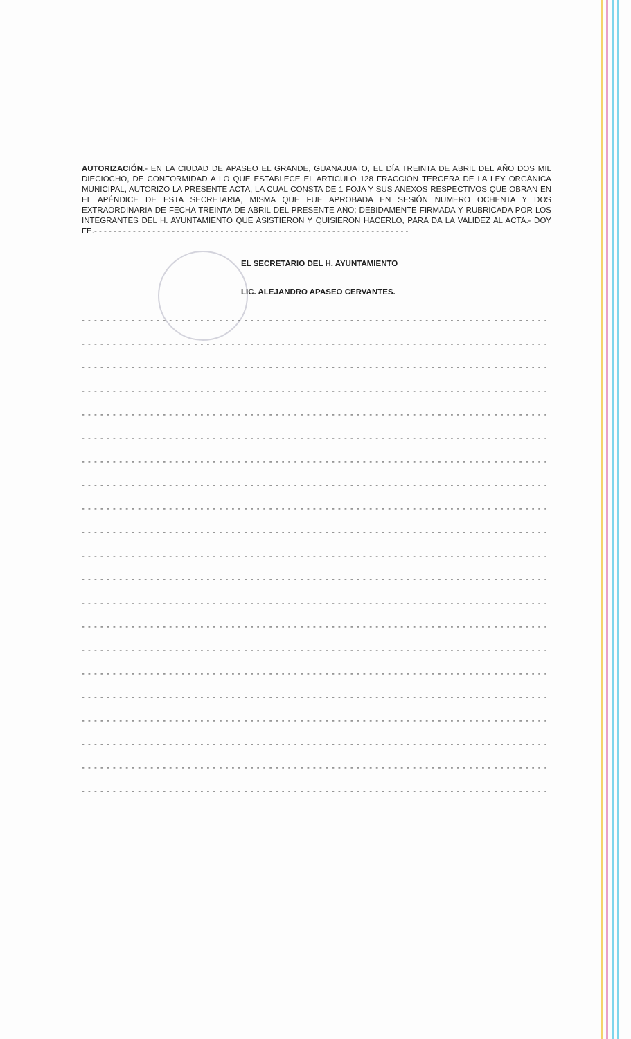AUTORIZACIÓN.- EN LA CIUDAD DE APASEO EL GRANDE, GUANAJUATO, EL DÍA TREINTA DE ABRIL DEL AÑO DOS MIL DIECIOCHO, DE CONFORMIDAD A LO QUE ESTABLECE EL ARTICULO 128 FRACCIÓN TERCERA DE LA LEY ORGÁNICA MUNICIPAL, AUTORIZO LA PRESENTE ACTA, LA CUAL CONSTA DE 1 FOJA Y SUS ANEXOS RESPECTIVOS QUE OBRAN EN EL APÉNDICE DE ESTA SECRETARIA, MISMA QUE FUE APROBADA EN SESIÓN NUMERO OCHENTA Y DOS EXTRAORDINARIA DE FECHA TREINTA DE ABRIL DEL PRESENTE AÑO; DEBIDAMENTE FIRMADA Y RUBRICADA POR LOS INTEGRANTES DEL H. AYUNTAMIENTO QUE ASISTIERON Y QUISIERON HACERLO, PARA DA LA VALIDEZ AL ACTA.- DOY FE.- - - - - - - - - - - - - - - - - - - - - - - - - - - - - - - - - - - - - - - - - - - - - - - - - - - - - - - - - - - - - - - - -
EL SECRETARIO DEL H. AYUNTAMIENTO
LIC. ALEJANDRO APASEO CERVANTES.
- - - - - - - - - - - - - - - - - - - - - - - - - - - - - - - - - - - - - - - - - - - - - - - - - - - - - - - - - - - - - - - - - - - - - - - - - - - - - - - -
- - - - - - - - - - - - - - - - - - - - - - - - - - - - - - - - - - - - - - - - - - - - - - - - - - - - - - - - - - - - - - - - - - - - - - - - - - - - - - - -
- - - - - - - - - - - - - - - - - - - - - - - - - - - - - - - - - - - - - - - - - - - - - - - - - - - - - - - - - - - - - - - - - - - - - - - - - - - - - - - -
- - - - - - - - - - - - - - - - - - - - - - - - - - - - - - - - - - - - - - - - - - - - - - - - - - - - - - - - - - - - - - - - - - - - - - - - - - - - - - - -
- - - - - - - - - - - - - - - - - - - - - - - - - - - - - - - - - - - - - - - - - - - - - - - - - - - - - - - - - - - - - - - - - - - - - - - - - - - - - - - -
- - - - - - - - - - - - - - - - - - - - - - - - - - - - - - - - - - - - - - - - - - - - - - - - - - - - - - - - - - - - - - - - - - - - - - - - - - - - - - - -
- - - - - - - - - - - - - - - - - - - - - - - - - - - - - - - - - - - - - - - - - - - - - - - - - - - - - - - - - - - - - - - - - - - - - - - - - - - - - - - -
- - - - - - - - - - - - - - - - - - - - - - - - - - - - - - - - - - - - - - - - - - - - - - - - - - - - - - - - - - - - - - - - - - - - - - - - - - - - - - - -
- - - - - - - - - - - - - - - - - - - - - - - - - - - - - - - - - - - - - - - - - - - - - - - - - - - - - - - - - - - - - - - - - - - - - - - - - - - - - - - -
- - - - - - - - - - - - - - - - - - - - - - - - - - - - - - - - - - - - - - - - - - - - - - - - - - - - - - - - - - - - - - - - - - - - - - - - - - - - - - - -
- - - - - - - - - - - - - - - - - - - - - - - - - - - - - - - - - - - - - - - - - - - - - - - - - - - - - - - - - - - - - - - - - - - - - - - - - - - - - - - -
- - - - - - - - - - - - - - - - - - - - - - - - - - - - - - - - - - - - - - - - - - - - - - - - - - - - - - - - - - - - - - - - - - - - - - - - - - - - - - - -
- - - - - - - - - - - - - - - - - - - - - - - - - - - - - - - - - - - - - - - - - - - - - - - - - - - - - - - - - - - - - - - - - - - - - - - - - - - - - - - -
- - - - - - - - - - - - - - - - - - - - - - - - - - - - - - - - - - - - - - - - - - - - - - - - - - - - - - - - - - - - - - - - - - - - - - - - - - - - - - - -
- - - - - - - - - - - - - - - - - - - - - - - - - - - - - - - - - - - - - - - - - - - - - - - - - - - - - - - - - - - - - - - - - - - - - - - - - - - - - - - -
- - - - - - - - - - - - - - - - - - - - - - - - - - - - - - - - - - - - - - - - - - - - - - - - - - - - - - - - - - - - - - - - - - - - - - - - - - - - - - - -
- - - - - - - - - - - - - - - - - - - - - - - - - - - - - - - - - - - - - - - - - - - - - - - - - - - - - - - - - - - - - - - - - - - - - - - - - - - - - - - -
- - - - - - - - - - - - - - - - - - - - - - - - - - - - - - - - - - - - - - - - - - - - - - - - - - - - - - - - - - - - - - - - - - - - - - - - - - - - - - - -
- - - - - - - - - - - - - - - - - - - - - - - - - - - - - - - - - - - - - - - - - - - - - - - - - - - - - - - - - - - - - - - - - - - - - - - - - - - - - - - -
- - - - - - - - - - - - - - - - - - - - - - - - - - - - - - - - - - - - - - - - - - - - - - - - - - - - - - - - - - - - - - - - - - - - - - - - - - - - - - - -
- - - - - - - - - - - - - - - - - - - - - - - - - - - - - - - - - - - - - - - - - - - - - - - - - - - - - - - - - - - - - - - - - - - - - - - - - - - - - - - -